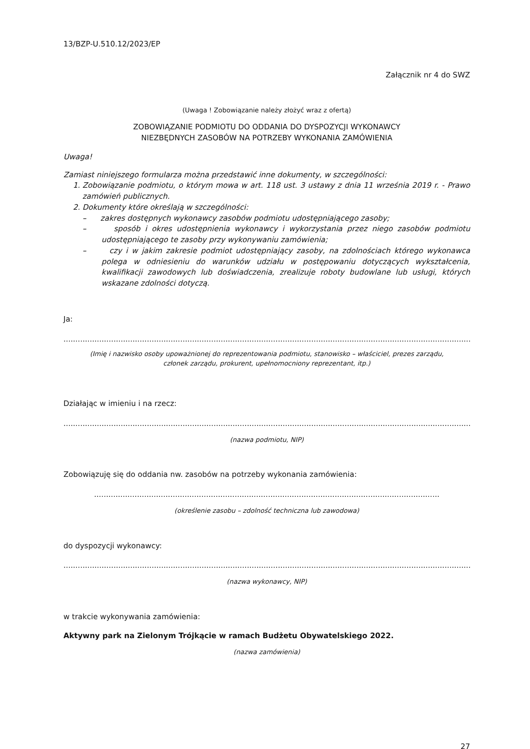13/BZP-U.510.12/2023/EP
Załącznik nr 4 do SWZ
(Uwaga ! Zobowiązanie należy złożyć wraz z ofertą)
ZOBOWIĄZANIE PODMIOTU DO ODDANIA DO DYSPOZYCJI WYKONAWCY
NIEZBĘDNYCH ZASOBÓW NA POTRZEBY WYKONANIA ZAMÓWIENIA
Uwaga!
Zamiast niniejszego formularza można przedstawić inne dokumenty, w szczególności:
1. Zobowiązanie podmiotu, o którym mowa w art. 118 ust. 3 ustawy z dnia 11 września 2019 r. - Prawo zamówień publicznych.
2. Dokumenty które określają w szczególności:
– zakres dostępnych wykonawcy zasobów podmiotu udostępniającego zasoby;
– sposób i okres udostępnienia wykonawcy i wykorzystania przez niego zasobów podmiotu udostępniającego te zasoby przy wykonywaniu zamówienia;
– czy i w jakim zakresie podmiot udostępniający zasoby, na zdolnościach którego wykonawca polega w odniesieniu do warunków udziału w postępowaniu dotyczących wykształcenia, kwalifikacji zawodowych lub doświadczenia, zrealizuje roboty budowlane lub usługi, których wskazane zdolności dotyczą.
Ja:
............................................................................................................................................................................
(Imię i nazwisko osoby upoważnionej do reprezentowania podmiotu, stanowisko – właściciel, prezes zarządu,
członek zarządu, prokurent, upełnomocniony reprezentant, itp.)
Działając w imieniu i na rzecz:
............................................................................................................................................................................
(nazwa podmiotu, NIP)
Zobowiązuję się do oddania nw. zasobów na potrzeby wykonania zamówienia:
.................................................................................................................................................
(określenie zasobu – zdolność techniczna lub zawodowa)
do dyspozycji wykonawcy:
............................................................................................................................................................................
(nazwa wykonawcy, NIP)
w trakcie wykonywania zamówienia:
Aktywny park na Zielonym Trójkącie w ramach Budżetu Obywatelskiego 2022.
(nazwa zamówienia)
27